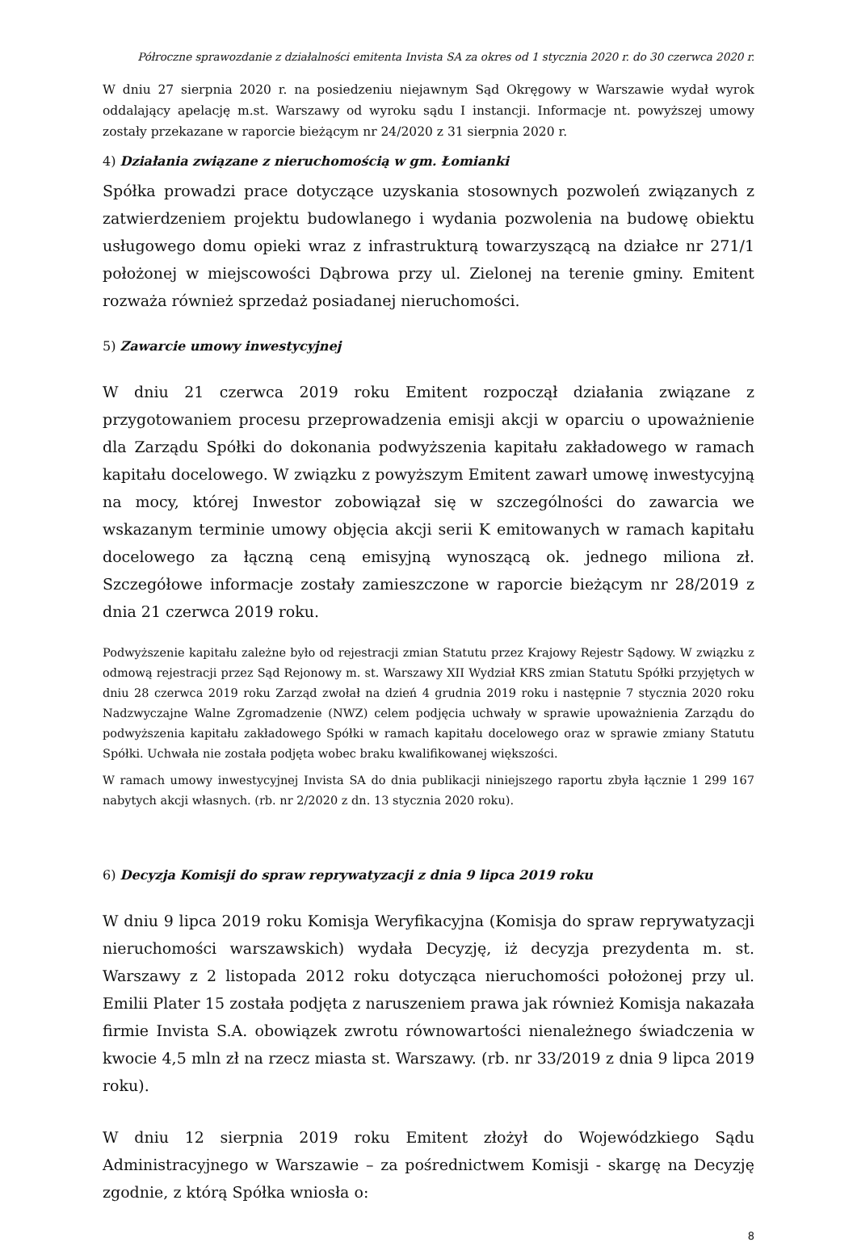Półroczne sprawozdanie z działalności emitenta Invista SA za okres od 1 stycznia 2020 r. do 30 czerwca 2020 r.
W dniu 27 sierpnia 2020 r. na posiedzeniu niejawnym Sąd Okręgowy w Warszawie wydał wyrok oddalający apelację m.st. Warszawy od wyroku sądu I instancji. Informacje nt. powyższej umowy zostały przekazane w raporcie bieżącym nr 24/2020 z 31 sierpnia 2020 r.
4) Działania związane z nieruchomością w gm. Łomianki
Spółka prowadzi prace dotyczące uzyskania stosownych pozwoleń związanych z zatwierdzeniem projektu budowlanego i wydania pozwolenia na budowę obiektu usługowego domu opieki wraz z infrastrukturą towarzyszącą na działce nr 271/1 położonej w miejscowości Dąbrowa przy ul. Zielonej na terenie gminy. Emitent rozważa również sprzedaż posiadanej nieruchomości.
5) Zawarcie umowy inwestycyjnej
W dniu 21 czerwca 2019 roku Emitent rozpoczął działania związane z przygotowaniem procesu przeprowadzenia emisji akcji w oparciu o upoważnienie dla Zarządu Spółki do dokonania podwyższenia kapitału zakładowego w ramach kapitału docelowego. W związku z powyższym Emitent zawarł umowę inwestycyjną na mocy, której Inwestor zobowiązał się w szczególności do zawarcia we wskazanym terminie umowy objęcia akcji serii K emitowanych w ramach kapitału docelowego za łączną ceną emisyjną wynoszącą ok. jednego miliona zł. Szczegółowe informacje zostały zamieszczone w raporcie bieżącym nr 28/2019 z dnia 21 czerwca 2019 roku.
Podwyższenie kapitału zależne było od rejestracji zmian Statutu przez Krajowy Rejestr Sądowy. W związku z odmową rejestracji przez Sąd Rejonowy m. st. Warszawy XII Wydział KRS zmian Statutu Spółki przyjętych w dniu 28 czerwca 2019 roku Zarząd zwołał na dzień 4 grudnia 2019 roku i następnie 7 stycznia 2020 roku Nadzwyczajne Walne Zgromadzenie (NWZ) celem podjęcia uchwały w sprawie upoważnienia Zarządu do podwyższenia kapitału zakładowego Spółki w ramach kapitału docelowego oraz w sprawie zmiany Statutu Spółki. Uchwała nie została podjęta wobec braku kwalifikowanej większości.
W ramach umowy inwestycyjnej Invista SA do dnia publikacji niniejszego raportu zbyła łącznie 1 299 167 nabytych akcji własnych. (rb. nr 2/2020 z dn. 13 stycznia 2020 roku).
6) Decyzja Komisji do spraw reprywatyzacji z dnia 9 lipca 2019 roku
W dniu 9 lipca 2019 roku Komisja Weryfikacyjna (Komisja do spraw reprywatyzacji nieruchomości warszawskich) wydała Decyzję, iż decyzja prezydenta m. st. Warszawy z 2 listopada 2012 roku dotycząca nieruchomości położonej przy ul. Emilii Plater 15 została podjęta z naruszeniem prawa jak również Komisja nakazała firmie Invista S.A. obowiązek zwrotu równowartości nienależnego świadczenia w kwocie 4,5 mln zł na rzecz miasta st. Warszawy. (rb. nr 33/2019 z dnia 9 lipca 2019 roku).
W dniu 12 sierpnia 2019 roku Emitent złożył do Wojewódzkiego Sądu Administracyjnego w Warszawie – za pośrednictwem Komisji - skargę na Decyzję zgodnie, z którą Spółka wniosła o:
8